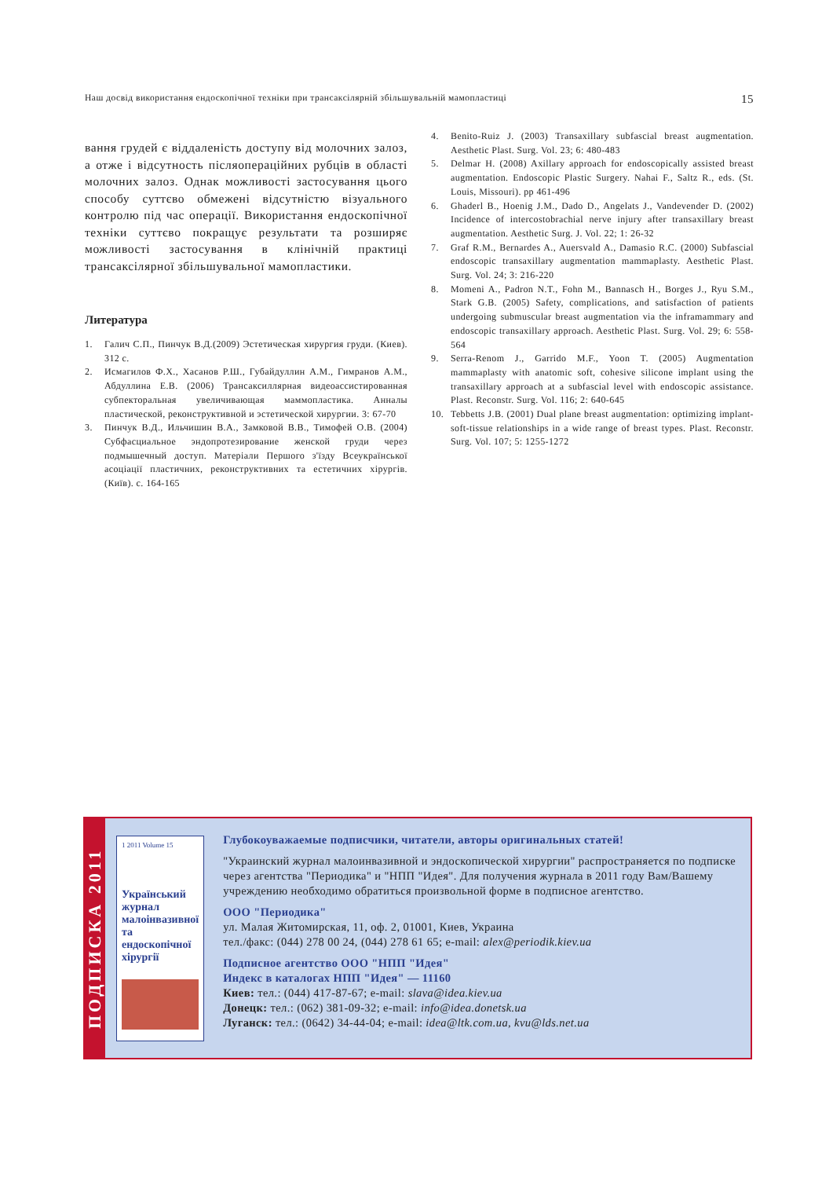Наш досвід використання ендоскопічної техніки при трансаксілярній збільшувальній мамопластиці 15
вання грудей є віддаленість доступу від молочних залоз, а отже і відсутность післяопераційних рубців в області молочних залоз. Однак можливості застосування цього способу суттєво обмежені відсутністю візуального контролю під час операції. Використання ендоскопічної техніки суттєво покращує результати та розширяє можливості застосування в клінічній практиці трансаксілярної збільшувальної мамопластики.
Литература
1. Галич С.П., Пинчук В.Д.(2009) Эстетическая хирургия груди. (Киев). 312 с.
2. Исмагилов Ф.Х., Хасанов Р.Ш., Губайдуллин А.М., Гимранов А.М., Абдуллина Е.В. (2006) Трансаксиллярная видеоассистированная субпекторальная увеличивающая маммопластика. Анналы пластической, реконструктивной и эстетической хирургии. 3: 67-70
3. Пинчук В.Д., Ильчишин В.А., Замковой В.В., Тимофей О.В. (2004) Субфасциальное эндопротезирование женской груди через подмышечный доступ. Матеріали Першого з'їзду Всеукраїнської асоціації пластичних, реконструктивних та естетичних хірургів. (Київ). с. 164-165
4. Benito-Ruiz J. (2003) Transaxillary subfascial breast augmentation. Aesthetic Plast. Surg. Vol. 23; 6: 480-483
5. Delmar H. (2008) Axillary approach for endoscopically assisted breast augmentation. Endoscopic Plastic Surgery. Nahai F., Saltz R., eds. (St. Louis, Missouri). pp 461-496
6. Ghaderl B., Hoenig J.M., Dado D., Angelats J., Vandevender D. (2002) Incidence of intercostobrachial nerve injury after transaxillary breast augmentation. Aesthetic Surg. J. Vol. 22; 1: 26-32
7. Graf R.M., Bernardes A., Auersvald A., Damasio R.C. (2000) Subfascial endoscopic transaxillary augmentation mammaplasty. Aesthetic Plast. Surg. Vol. 24; 3: 216-220
8. Momeni A., Padron N.T., Fohn M., Bannasch H., Borges J., Ryu S.M., Stark G.B. (2005) Safety, complications, and satisfaction of patients undergoing submuscular breast augmentation via the inframammary and endoscopic transaxillary approach. Aesthetic Plast. Surg. Vol. 29; 6: 558-564
9. Serra-Renom J., Garrido M.F., Yoon T. (2005) Augmentation mammaplasty with anatomic soft, cohesive silicone implant using the transaxillary approach at a subfascial level with endoscopic assistance. Plast. Reconstr. Surg. Vol. 116; 2: 640-645
10. Tebbetts J.B. (2001) Dual plane breast augmentation: optimizing implant-soft-tissue relationships in a wide range of breast types. Plast. Reconstr. Surg. Vol. 107; 5: 1255-1272
ПОДПИСКА 2011
1 2011 Volume 15
Український журнал малоінвазивної та ендоскопічної хірургії
Глубокоуважаемые подписчики, читатели, авторы оригинальных статей!
"Украинский журнал малоинвазивной и эндоскопической хирургии" распространяется по подписке через агентства "Периодика" и "НПП "Идея". Для получения журнала в 2011 году Вам/Вашему учреждению необходимо обратиться произвольной форме в подписное агентство.
ООО "Периодика"
ул. Малая Житомирская, 11, оф. 2, 01001, Киев, Украина
тел./факс: (044) 278 00 24, (044) 278 61 65; e-mail: alex@periodik.kiev.ua
Подписное агентство ООО "НПП "Идея"
Индекс в каталогах НПП "Идея" — 11160
Киев: тел.: (044) 417-87-67; e-mail: slava@idea.kiev.ua
Донецк: тел.: (062) 381-09-32; e-mail: info@idea.donetsk.ua
Луганск: тел.: (0642) 34-44-04; e-mail: idea@ltk.com.ua, kvu@lds.net.ua